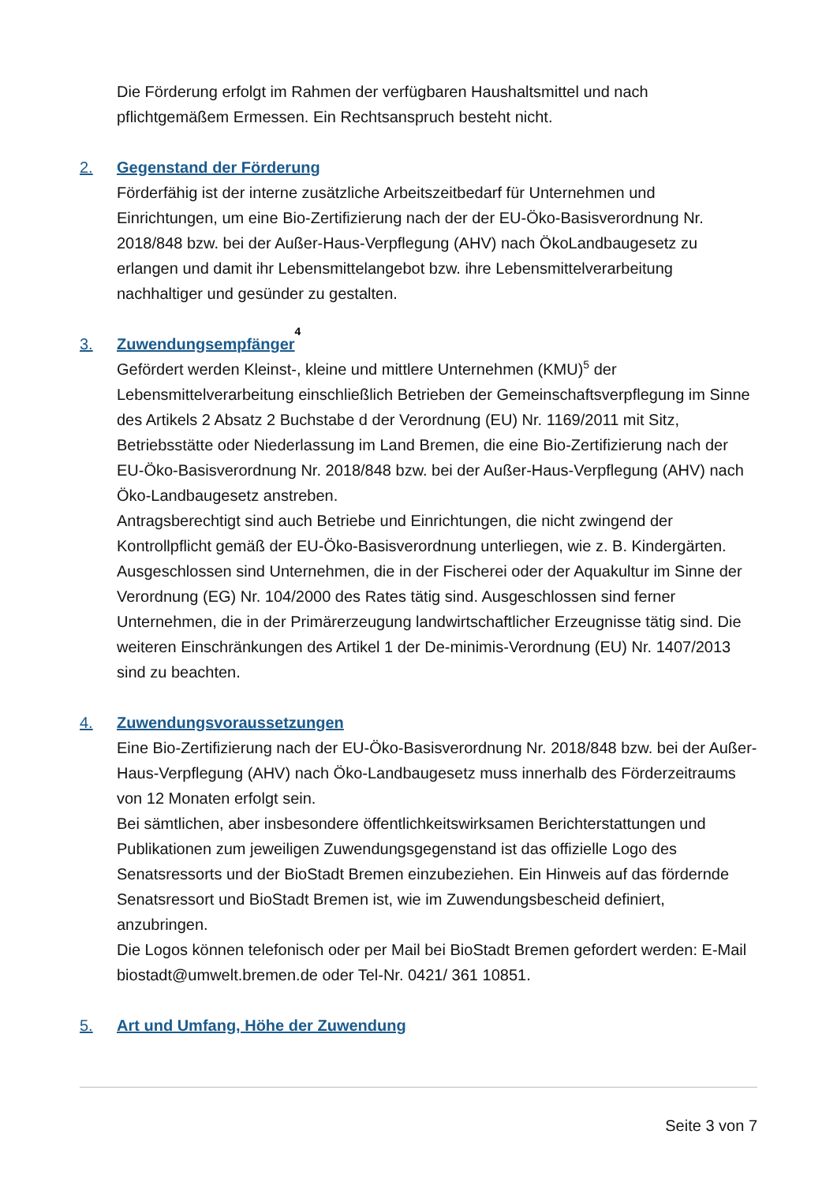Die Förderung erfolgt im Rahmen der verfügbaren Haushaltsmittel und nach pflichtgemäßem Ermessen. Ein Rechtsanspruch besteht nicht.
2. Gegenstand der Förderung
Förderfähig ist der interne zusätzliche Arbeitszeitbedarf für Unternehmen und Einrichtungen, um eine Bio-Zertifizierung nach der der EU-Öko-Basisverordnung Nr. 2018/848 bzw. bei der Außer-Haus-Verpflegung (AHV) nach ÖkoLandbaugesetz zu erlangen und damit ihr Lebensmittelangebot bzw. ihre Lebensmittelverarbeitung nachhaltiger und gesünder zu gestalten.
3. Zuwendungsempfänger<sup>4</sup>
Gefördert werden Kleinst-, kleine und mittlere Unternehmen (KMU)<sup>5</sup> der Lebensmittelverarbeitung einschließlich Betrieben der Gemeinschaftsverpflegung im Sinne des Artikels 2 Absatz 2 Buchstabe d der Verordnung (EU) Nr. 1169/2011 mit Sitz, Betriebsstätte oder Niederlassung im Land Bremen, die eine Bio-Zertifizierung nach der EU-Öko-Basisverordnung Nr. 2018/848 bzw. bei der Außer-Haus-Verpflegung (AHV) nach Öko-Landbaugesetz anstreben.
Antragsberechtigt sind auch Betriebe und Einrichtungen, die nicht zwingend der Kontrollpflicht gemäß der EU-Öko-Basisverordnung unterliegen, wie z. B. Kindergärten.
Ausgeschlossen sind Unternehmen, die in der Fischerei oder der Aquakultur im Sinne der Verordnung (EG) Nr. 104/2000 des Rates tätig sind. Ausgeschlossen sind ferner Unternehmen, die in der Primärerzeugung landwirtschaftlicher Erzeugnisse tätig sind. Die weiteren Einschränkungen des Artikel 1 der De-minimis-Verordnung (EU) Nr. 1407/2013 sind zu beachten.
4. Zuwendungsvoraussetzungen
Eine Bio-Zertifizierung nach der EU-Öko-Basisverordnung Nr. 2018/848 bzw. bei der Außer-Haus-Verpflegung (AHV) nach Öko-Landbaugesetz muss innerhalb des Förderzeitraums von 12 Monaten erfolgt sein.
Bei sämtlichen, aber insbesondere öffentlichkeitswirksamen Berichterstattungen und Publikationen zum jeweiligen Zuwendungsgegenstand ist das offizielle Logo des Senatsressorts und der BioStadt Bremen einzubeziehen. Ein Hinweis auf das fördernde Senatsressort und BioStadt Bremen ist, wie im Zuwendungsbescheid definiert, anzubringen.
Die Logos können telefonisch oder per Mail bei BioStadt Bremen gefordert werden: E-Mail biostadt@umwelt.bremen.de oder Tel-Nr. 0421/ 361 10851.
5. Art und Umfang, Höhe der Zuwendung
Seite 3 von 7